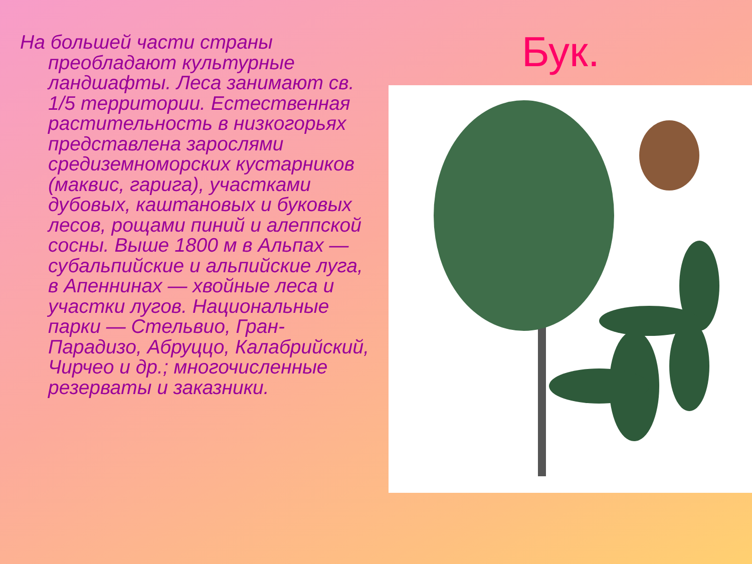На большей части страны преобладают культурные ландшафты. Леса занимают св. 1/5 территории. Естественная растительность в низкогорьях представлена зарослями средиземноморских кустарников (маквис, гарига), участками дубовых, каштановых и буковых лесов, рощами пиний и алеппской сосны. Выше 1800 м в Альпах — субальпийские и альпийские луга, в Апеннинах — хвойные леса и участки лугов. Национальные парки — Стельвио, Гран-Парадизо, Абруццо, Калабрийский, Чирчео и др.; многочисленные резерваты и заказники.
Бук.